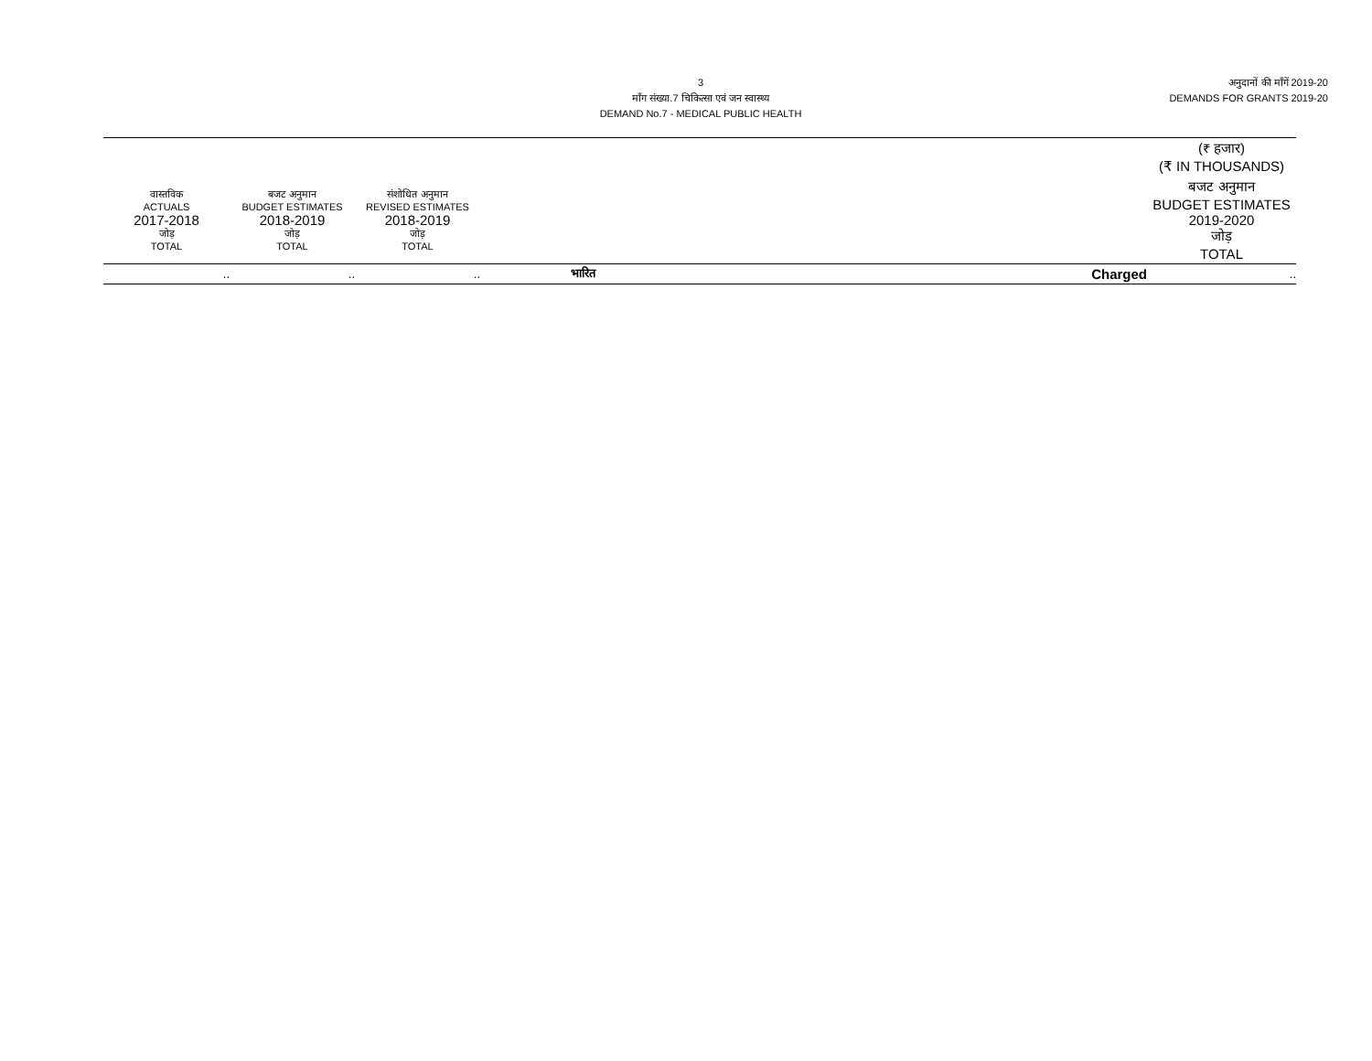3
माँग संख्या.7 चिकित्सा एवं जन स्वास्थ्य
DEMAND No.7 - MEDICAL PUBLIC HEALTH
अनुदानों की माँगें 2019-20
DEMANDS FOR GRANTS 2019-20
| | | | | | (₹ हजार) (₹ IN THOUSANDS) |
| वास्तविक ACTUALS 2017-2018 जोड़ TOTAL | बजट अनुमान BUDGET ESTIMATES 2018-2019 जोड़ TOTAL | संशोधित अनुमान REVISED ESTIMATES 2018-2019 जोड़ TOTAL | | | बजट अनुमान BUDGET ESTIMATES 2019-2020 जोड़ TOTAL |
| .. | .. | .. | भारित | Charged | .. |